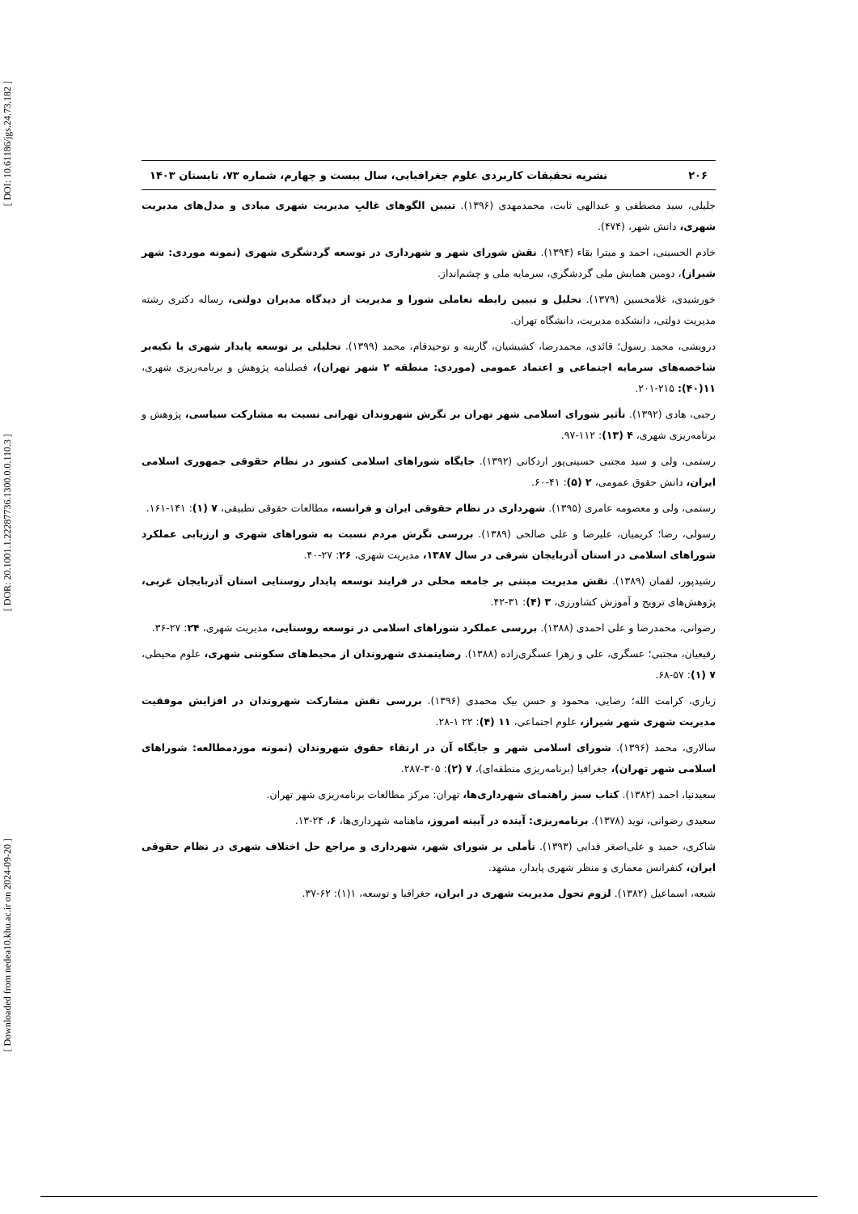[ DOI: 10.61186/jgs.24.73.182 ]
[ DOR: 20.1001.1.22287736.1300.0.0.110.3 ]
[ Downloaded from nedea10.khu.ac.ir on 2024-09-20 ]
۲۰۶ نشریه تحقیقات کاربردی علوم جغرافیایی، سال بیست و چهارم، شماره ۷۳، تابستان ۱۴۰۳
جلیلی، سید مصطفی و عبدالهی ثابت، محمدمهدی (۱۳۹۶). تبیین الگوهای غالبِ مدیریت شهری مبادی و مدل‌های مدیریت شهری، دانش شهر، (۴۷۴).
خادم الحسینی، احمد و میترا بقاء (۱۳۹۴). نقش شورای شهر و شهرداری در توسعه گردشگری شهری (نمونه موردی: شهر شیراز)، دومین همایش ملی گردشگری، سرمایه ملی و چشم‌انداز.
خورشیدی، غلامحسین (۱۳۷۹). تحلیل و تبیین رابطه تعاملی شورا و مدیریت از دیدگاه مدیران دولتی، رساله دکتری رشته مدیریت دولتی، دانشکده مدیریت، دانشگاه تهران.
درویشی، محمد رسول؛ قائدی، محمدرضا، کشیشیان، گارینه و توحیدفام، محمد (۱۳۹۹). تحلیلی بر توسعه پایدار شهری با تکیه‌بر شاخصه‌های سرمایه اجتماعی و اعتماد عمومی (موردی: منطقه ۲ شهر تهران)، فصلنامه پژوهش و برنامه‌ریزی شهری، ۱۱(۴۰): ۲۱۵-۲۰۱.
رجبی، هادی (۱۳۹۲). تأثیر شورای اسلامی شهر تهران بر نگرش شهروندان تهرانی نسبت به مشارکت سیاسی، پژوهش و برنامه‌ریزی شهری، ۴ (۱۳): ۱۱۲-۹۷.
رستمی، ولی و سید مجتبی حسینی‌پور اردکانی (۱۳۹۲). جایگاه شوراهای اسلامی کشور در نظام حقوقی جمهوری اسلامی ایران، دانش حقوق عمومی، ۲ (۵): ۴۱-۶۰.
رستمی، ولی و معصومه عامری (۱۳۹۵). شهرداری در نظام حقوقی ایران و فرانسه، مطالعات حقوقی تطبیقی، ۷ (۱): ۱۴۱-۱۶۱.
رسولی، رضا؛ کریمیان، علیرضا و علی صالحی (۱۳۸۹). بررسی نگرش مردم نسبت به شوراهای شهری و ارزیابی عملکرد شوراهای اسلامی در استان آذربایجان شرقی در سال ۱۳۸۷، مدیریت شهری، ۲۶: ۲۷-۴۰.
رشیدپور، لقمان (۱۳۸۹). نقش مدیریت مبتنی بر جامعه محلی در فرایند توسعه پایدار روستایی استان آذربایجان غربی، پژوهش‌های ترویج و آموزش کشاورزی، ۳ (۴): ۳۱-۴۲.
رضوانی، محمدرضا و علی احمدی (۱۳۸۸). بررسی عملکرد شوراهای اسلامی در توسعه روستایی، مدیریت شهری، ۲۴: ۲۷-۳۶.
رفیعیان، مجتبی؛ عسگری، علی و زهرا عسگری‌زاده (۱۳۸۸). رضایتمندی شهروندان از محیط‌های سکونتی شهری، علوم محیطی، ۷ (۱): ۵۷-۶۸.
زیاری، کرامت الله؛ رضایی، محمود و حسن بیک محمدی (۱۳۹۶). بررسی نقش مشارکت شهروندان در افزایش موفقیت مدیریت شهری شهر شیراز، علوم اجتماعی، ۱۱ (۴): ۲۲ ۱-۲۸.
سالاری، محمد (۱۳۹۶). شورای اسلامی شهر و جایگاه آن در ارتقاء حقوق شهروندان (نمونه موردمطالعه: شوراهای اسلامی شهر تهران)، جغرافیا (برنامه‌ریزی منطقه‌ای)، ۷ (۲): ۳۰۵-۲۸۷.
سعیدنیا، احمد (۱۳۸۲). کتاب سبز راهنمای شهرداری‌ها، تهران: مرکز مطالعات برنامه‌ریزی شهر تهران.
سعیدی رضوانی، نوید (۱۳۷۸). برنامه‌ریزی: آینده در آیینه امروز، ماهنامه شهرداری‌ها، ۶، ۲۴-۱۳.
شاکری، حمید و علی‌اصغر فدایی (۱۳۹۳). تأملی بر شورای شهر، شهرداری و مراجع حل اختلاف شهری در نظام حقوقی ایران، کنفرانس معماری و منظر شهری پایدار، مشهد.
شیعه، اسماعیل (۱۳۸۲). لزوم تحول مدیریت شهری در ایران، جغرافیا و توسعه، ۱(۱): ۶۲-۳۷.